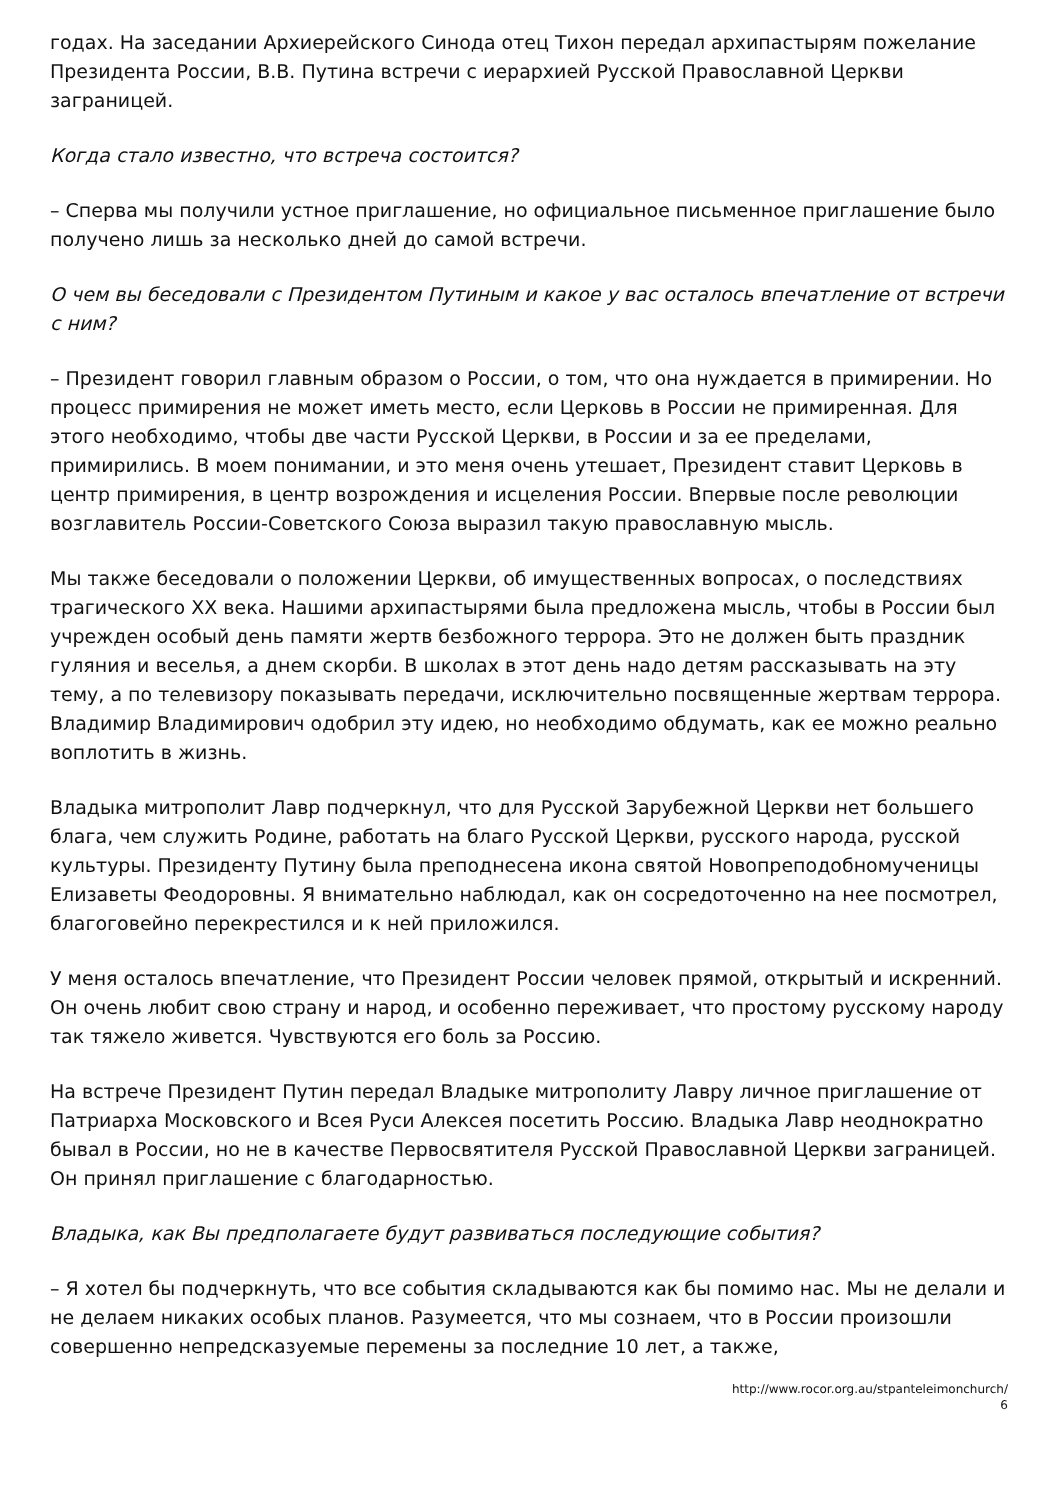годах. На заседании Архиерейского Синода отец Тихон передал архипастырям пожелание Президента России, В.В. Путина встречи с иерархией Русской Православной Церкви заграницей.
Когда стало известно, что встреча состоится?
– Сперва мы получили устное приглашение, но официальное письменное приглашение было получено лишь за несколько дней до самой встречи.
О чем вы беседовали с Президентом Путиным и какое у вас осталось впечатление от встречи с ним?
– Президент говорил главным образом о России, о том, что она нуждается в примирении. Но процесс примирения не может иметь место, если Церковь в России не примиренная. Для этого необходимо, чтобы две части Русской Церкви, в России и за ее пределами, примирились. В моем понимании, и это меня очень утешает, Президент ставит Церковь в центр примирения, в центр возрождения и исцеления России. Впервые после революции возглавитель России-Советского Союза выразил такую православную мысль.
Мы также беседовали о положении Церкви, об имущественных вопросах, о последствиях трагического XX века. Нашими архипастырями была предложена мысль, чтобы в России был учрежден особый день памяти жертв безбожного террора. Это не должен быть праздник гуляния и веселья, а днем скорби. В школах в этот день надо детям рассказывать на эту тему, а по телевизору показывать передачи, исключительно посвященные жертвам террора. Владимир Владимирович одобрил эту идею, но необходимо обдумать, как ее можно реально воплотить в жизнь.
Владыка митрополит Лавр подчеркнул, что для Русской Зарубежной Церкви нет большего блага, чем служить Родине, работать на благо Русской Церкви, русского народа, русской культуры. Президенту Путину была преподнесена икона святой Новопреподобномученицы Елизаветы Феодоровны. Я внимательно наблюдал, как он сосредоточенно на нее посмотрел, благоговейно перекрестился и к ней приложился.
У меня осталось впечатление, что Президент России человек прямой, открытый и искренний. Он очень любит свою страну и народ, и особенно переживает, что простому русскому народу так тяжело живется. Чувствуются его боль за Россию.
На встрече Президент Путин передал Владыке митрополиту Лавру личное приглашение от Патриарха Московского и Всея Руси Алексея посетить Россию. Владыка Лавр неоднократно бывал в России, но не в качестве Первосвятителя Русской Православной Церкви заграницей. Он принял приглашение с благодарностью.
Владыка, как Вы предполагаете будут развиваться последующие события?
– Я хотел бы подчеркнуть, что все события складываются как бы помимо нас. Мы не делали и не делаем никаких особых планов. Разумеется, что мы сознаем, что в России произошли совершенно непредсказуемые перемены за последние 10 лет, а также,
http://www.rocor.org.au/stpanteleimonchurch/
6